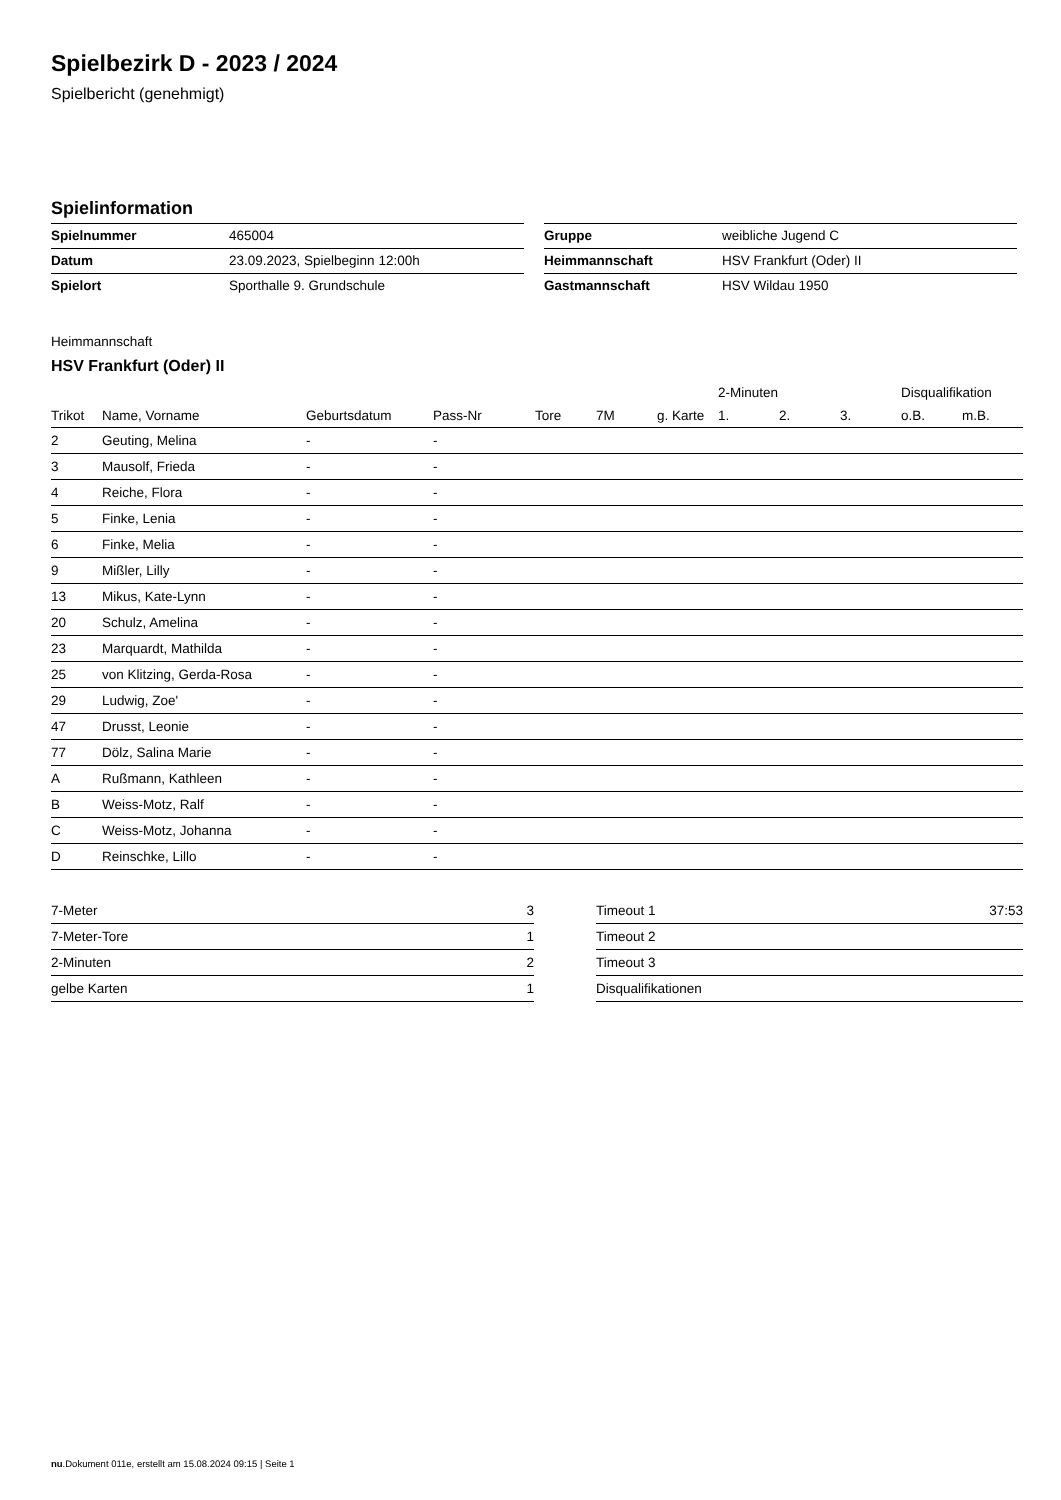Spielbezirk D - 2023 / 2024
Spielbericht (genehmigt)
Spielinformation
| Spielnummer | 465004 |
| Datum | 23.09.2023, Spielbeginn 12:00h |
| Spielort | Sporthalle 9. Grundschule |
| Gruppe | weibliche Jugend C |
| Heimmannschaft | HSV Frankfurt (Oder) II |
| Gastmannschaft | HSV Wildau 1950 |
Heimmannschaft
HSV Frankfurt (Oder) II
| | | | | | | | 2-Minuten | | | Disqualifikation | |
| --- | --- | --- | --- | --- | --- | --- | --- | --- | --- | --- | --- |
| Trikot | Name, Vorname | Geburtsdatum | Pass-Nr | Tore | 7M | g. Karte | 1. | 2. | 3. | o.B. | m.B. |
| 2 | Geuting, Melina | - | - | | | | | | | | |
| 3 | Mausolf, Frieda | - | - | | | | | | | | |
| 4 | Reiche, Flora | - | - | | | | | | | | |
| 5 | Finke, Lenia | - | - | | | | | | | | |
| 6 | Finke, Melia | - | - | | | | | | | | |
| 9 | Mißler, Lilly | - | - | | | | | | | | |
| 13 | Mikus, Kate-Lynn | - | - | | | | | | | | |
| 20 | Schulz, Amelina | - | - | | | | | | | | |
| 23 | Marquardt, Mathilda | - | - | | | | | | | | |
| 25 | von Klitzing, Gerda-Rosa | - | - | | | | | | | | |
| 29 | Ludwig, Zoe' | - | - | | | | | | | | |
| 47 | Drusst, Leonie | - | - | | | | | | | | |
| 77 | Dölz, Salina Marie | - | - | | | | | | | | |
| A | Rußmann, Kathleen | - | - | | | | | | | | |
| B | Weiss-Motz, Ralf | - | - | | | | | | | | |
| C | Weiss-Motz, Johanna | - | - | | | | | | | | |
| D | Reinschke, Lillo | - | - | | | | | | | | |
| 7-Meter | 3 |
| 7-Meter-Tore | 1 |
| 2-Minuten | 2 |
| gelbe Karten | 1 |
| Timeout 1 | 37:53 |
| Timeout 2 | |
| Timeout 3 | |
| Disqualifikationen | |
nu.Dokument 011e, erstellt am 15.08.2024 09:15 | Seite 1